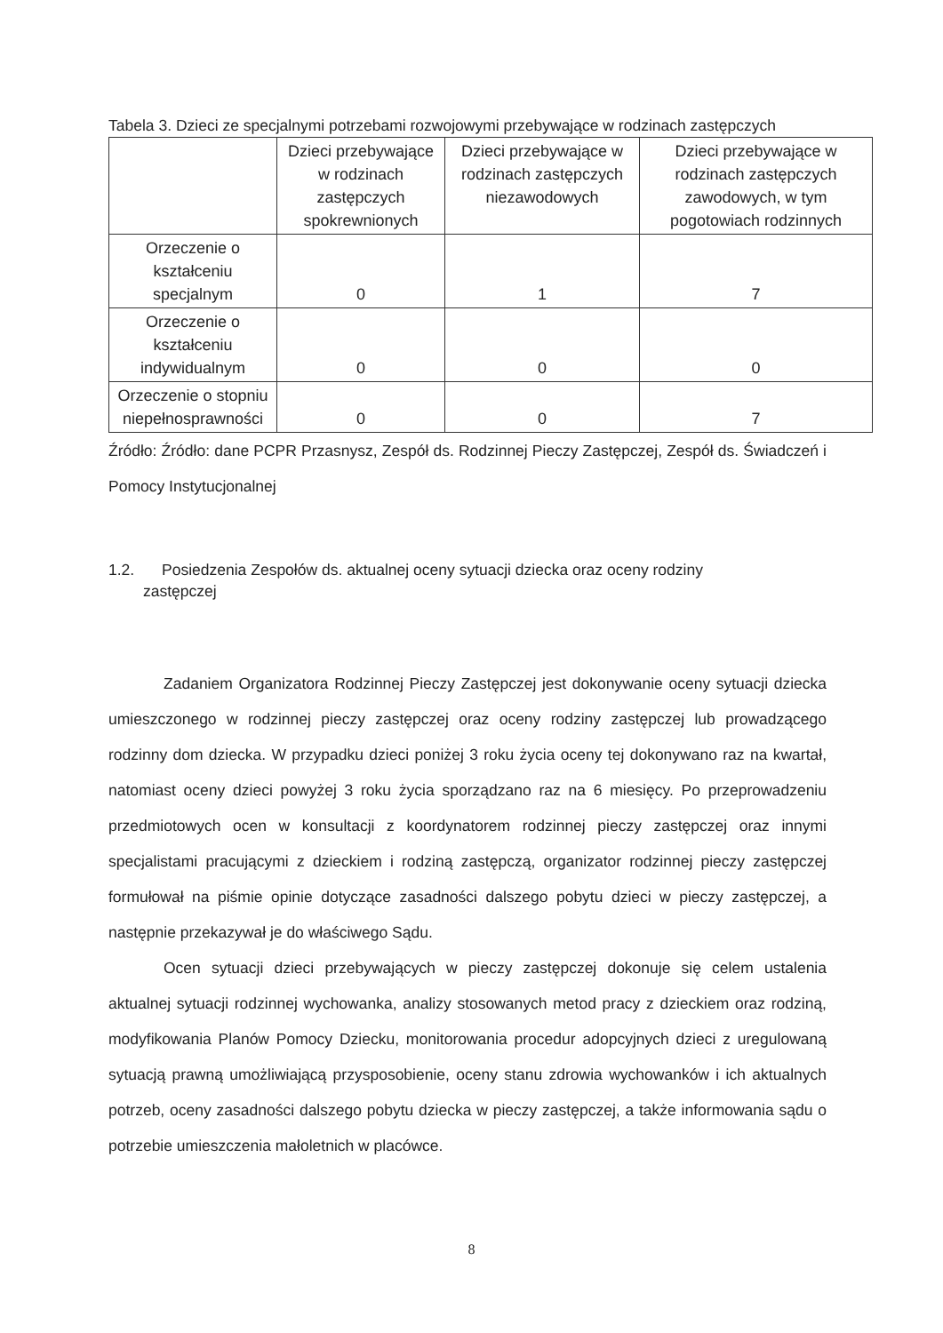Tabela 3. Dzieci ze specjalnymi potrzebami rozwojowymi przebywające w rodzinach zastępczych
| | Dzieci przebywające w rodzinach zastępczych spokrewnionych | Dzieci przebywające w rodzinach zastępczych niezawodowych | Dzieci przebywające w rodzinach zastępczych zawodowych, w tym pogotowiach rodzinnych |
| --- | --- | --- | --- |
| Orzeczenie o kształceniu specjalnym | 0 | 1 | 7 |
| Orzeczenie o kształceniu indywidualnym | 0 | 0 | 0 |
| Orzeczenie o stopniu niepełnosprawności | 0 | 0 | 7 |
Źródło: Źródło: dane PCPR Przasnysz, Zespół ds. Rodzinnej Pieczy Zastępczej, Zespół ds. Świadczeń i Pomocy Instytucjonalnej
1.2. Posiedzenia Zespołów ds. aktualnej oceny sytuacji dziecka oraz oceny rodziny
zastępczej
Zadaniem Organizatora Rodzinnej Pieczy Zastępczej jest dokonywanie oceny sytuacji dziecka umieszczonego w rodzinnej pieczy zastępczej oraz oceny rodziny zastępczej lub prowadzącego rodzinny dom dziecka. W przypadku dzieci poniżej 3 roku życia oceny tej dokonywano raz na kwartał, natomiast oceny dzieci powyżej 3 roku życia sporządzano raz na 6 miesięcy. Po przeprowadzeniu przedmiotowych ocen w konsultacji z koordynatorem rodzinnej pieczy zastępczej oraz innymi specjalistami pracującymi z dzieckiem i rodziną zastępczą, organizator rodzinnej pieczy zastępczej formułował na piśmie opinie dotyczące zasadności dalszego pobytu dzieci w pieczy zastępczej, a następnie przekazywał je do właściwego Sądu.
Ocen sytuacji dzieci przebywających w pieczy zastępczej dokonuje się celem ustalenia aktualnej sytuacji rodzinnej wychowanka, analizy stosowanych metod pracy z dzieckiem oraz rodziną, modyfikowania Planów Pomocy Dziecku, monitorowania procedur adopcyjnych dzieci z uregulowaną sytuacją prawną umożliwiającą przysposobienie, oceny stanu zdrowia wychowanków i ich aktualnych potrzeb, oceny zasadności dalszego pobytu dziecka w pieczy zastępczej, a także informowania sądu o potrzebie umieszczenia małoletnich w placówce.
8